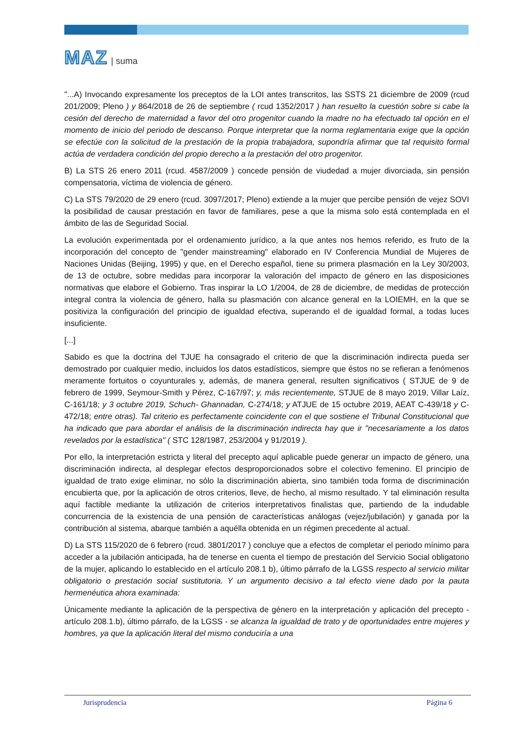MAZ | suma
"...A) Invocando expresamente los preceptos de la LOI antes transcritos, las SSTS 21 diciembre de 2009 (rcud 201/2009; Pleno ) y 864/2018 de 26 de septiembre ( rcud 1352/2017 ) han resuelto la cuestión sobre si cabe la cesión del derecho de maternidad a favor del otro progenitor cuando la madre no ha efectuado tal opción en el momento de inicio del periodo de descanso. Porque interpretar que la norma reglamentaria exige que la opción se efectúe con la solicitud de la prestación de la propia trabajadora, supondría afirmar que tal requisito formal actúa de verdadera condición del propio derecho a la prestación del otro progenitor.
B) La STS 26 enero 2011 (rcud. 4587/2009 ) concede pensión de viudedad a mujer divorciada, sin pensión compensatoria, víctima de violencia de género.
C) La STS 79/2020 de 29 enero (rcud. 3097/2017; Pleno) extiende a la mujer que percibe pensión de vejez SOVI la posibilidad de causar prestación en favor de familiares, pese a que la misma solo está contemplada en el ámbito de las de Seguridad Social.
La evolución experimentada por el ordenamiento jurídico, a la que antes nos hemos referido, es fruto de la incorporación del concepto de "gender mainstreaming" elaborado en IV Conferencia Mundial de Mujeres de Naciones Unidas (Beijing, 1995) y que, en el Derecho español, tiene su primera plasmación en la Ley 30/2003, de 13 de octubre, sobre medidas para incorporar la valoración del impacto de género en las disposiciones normativas que elabore el Gobierno. Tras inspirar la LO 1/2004, de 28 de diciembre, de medidas de protección integral contra la violencia de género, halla su plasmación con alcance general en la LOIEMH, en la que se positiviza la configuración del principio de igualdad efectiva, superando el de igualdad formal, a todas luces insuficiente.
[...]
Sabido es que la doctrina del TJUE ha consagrado el criterio de que la discriminación indirecta pueda ser demostrado por cualquier medio, incluidos los datos estadísticos, siempre que éstos no se refieran a fenómenos meramente fortuitos o coyunturales y, además, de manera general, resulten significativos ( STJUE de 9 de febrero de 1999, Seymour-Smith y Pérez, C-167/97; y, más recientemente, STJUE de 8 mayo 2019, Villar Laíz, C-161/18; y 3 octubre 2019, Schuch- Ghannadan, C-274/18; y ATJUE de 15 octubre 2019, AEAT C-439/18 y C-472/18; entre otras). Tal criterio es perfectamente coincidente con el que sostiene el Tribunal Constitucional que ha indicado que para abordar el análisis de la discriminación indirecta hay que ir "necesariamente a los datos revelados por la estadística" ( STC 128/1987, 253/2004 y 91/2019 ).
Por ello, la interpretación estricta y literal del precepto aquí aplicable puede generar un impacto de género, una discriminación indirecta, al desplegar efectos desproporcionados sobre el colectivo femenino. El principio de igualdad de trato exige eliminar, no sólo la discriminación abierta, sino también toda forma de discriminación encubierta que, por la aplicación de otros criterios, lleve, de hecho, al mismo resultado. Y tal eliminación resulta aquí factible mediante la utilización de criterios interpretativos finalistas que, partiendo de la indudable concurrencia de la existencia de una pensión de características análogas (vejez/jubilación) y ganada por la contribución al sistema, abarque también a aquélla obtenida en un régimen precedente al actual.
D) La STS 115/2020 de 6 febrero (rcud. 3801/2017 ) concluye que a efectos de completar el periodo mínimo para acceder a la jubilación anticipada, ha de tenerse en cuenta el tiempo de prestación del Servicio Social obligatorio de la mujer, aplicando lo establecido en el artículo 208.1 b), último párrafo de la LGSS respecto al servicio militar obligatorio o prestación social sustitutoria. Y un argumento decisivo a tal efecto viene dado por la pauta hermenéutica ahora examinada:
Únicamente mediante la aplicación de la perspectiva de género en la interpretación y aplicación del precepto - artículo 208.1.b), último párrafo, de la LGSS - se alcanza la igualdad de trato y de oportunidades entre mujeres y hombres, ya que la aplicación literal del mismo conduciría a una
Jurisprudencia Página 6